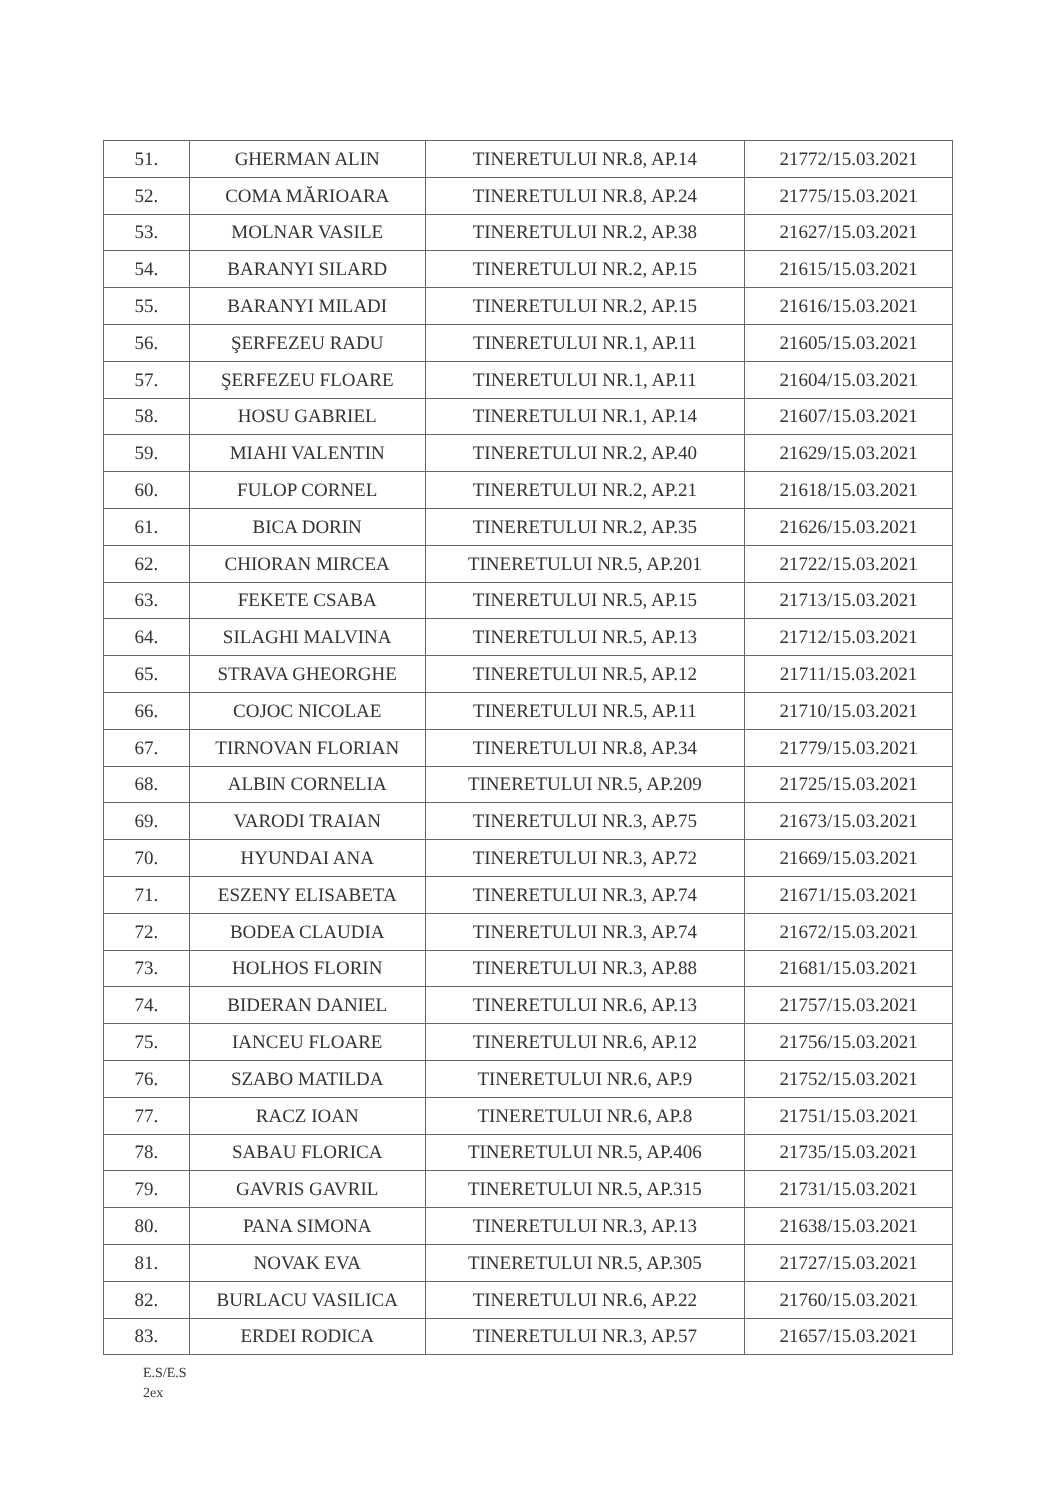| 51. | GHERMAN ALIN | TINERETULUI NR.8, AP.14 | 21772/15.03.2021 |
| 52. | COMA MĂRIOARA | TINERETULUI NR.8, AP.24 | 21775/15.03.2021 |
| 53. | MOLNAR VASILE | TINERETULUI NR.2, AP.38 | 21627/15.03.2021 |
| 54. | BARANYI SILARD | TINERETULUI NR.2, AP.15 | 21615/15.03.2021 |
| 55. | BARANYI MILADI | TINERETULUI NR.2, AP.15 | 21616/15.03.2021 |
| 56. | ŞERFEZEU RADU | TINERETULUI NR.1, AP.11 | 21605/15.03.2021 |
| 57. | ŞERFEZEU FLOARE | TINERETULUI NR.1, AP.11 | 21604/15.03.2021 |
| 58. | HOSU GABRIEL | TINERETULUI NR.1, AP.14 | 21607/15.03.2021 |
| 59. | MIAHI VALENTIN | TINERETULUI NR.2, AP.40 | 21629/15.03.2021 |
| 60. | FULOP CORNEL | TINERETULUI NR.2, AP.21 | 21618/15.03.2021 |
| 61. | BICA DORIN | TINERETULUI NR.2, AP.35 | 21626/15.03.2021 |
| 62. | CHIORAN MIRCEA | TINERETULUI NR.5, AP.201 | 21722/15.03.2021 |
| 63. | FEKETE CSABA | TINERETULUI NR.5, AP.15 | 21713/15.03.2021 |
| 64. | SILAGHI MALVINA | TINERETULUI NR.5, AP.13 | 21712/15.03.2021 |
| 65. | STRAVA GHEORGHE | TINERETULUI NR.5, AP.12 | 21711/15.03.2021 |
| 66. | COJOC NICOLAE | TINERETULUI NR.5, AP.11 | 21710/15.03.2021 |
| 67. | TIRNOVAN FLORIAN | TINERETULUI NR.8, AP.34 | 21779/15.03.2021 |
| 68. | ALBIN CORNELIA | TINERETULUI NR.5, AP.209 | 21725/15.03.2021 |
| 69. | VARODI TRAIAN | TINERETULUI NR.3, AP.75 | 21673/15.03.2021 |
| 70. | HYUNDAI ANA | TINERETULUI NR.3, AP.72 | 21669/15.03.2021 |
| 71. | ESZENY ELISABETA | TINERETULUI NR.3, AP.74 | 21671/15.03.2021 |
| 72. | BODEA CLAUDIA | TINERETULUI NR.3, AP.74 | 21672/15.03.2021 |
| 73. | HOLHOS FLORIN | TINERETULUI NR.3, AP.88 | 21681/15.03.2021 |
| 74. | BIDERAN DANIEL | TINERETULUI NR.6, AP.13 | 21757/15.03.2021 |
| 75. | IANCEU FLOARE | TINERETULUI NR.6, AP.12 | 21756/15.03.2021 |
| 76. | SZABO MATILDA | TINERETULUI NR.6, AP.9 | 21752/15.03.2021 |
| 77. | RACZ IOAN | TINERETULUI NR.6, AP.8 | 21751/15.03.2021 |
| 78. | SABAU FLORICA | TINERETULUI NR.5, AP.406 | 21735/15.03.2021 |
| 79. | GAVRIS GAVRIL | TINERETULUI NR.5, AP.315 | 21731/15.03.2021 |
| 80. | PANA SIMONA | TINERETULUI NR.3, AP.13 | 21638/15.03.2021 |
| 81. | NOVAK EVA | TINERETULUI NR.5, AP.305 | 21727/15.03.2021 |
| 82. | BURLACU VASILICA | TINERETULUI NR.6, AP.22 | 21760/15.03.2021 |
| 83. | ERDEI RODICA | TINERETULUI NR.3, AP.57 | 21657/15.03.2021 |
E.S/E.S
2ex